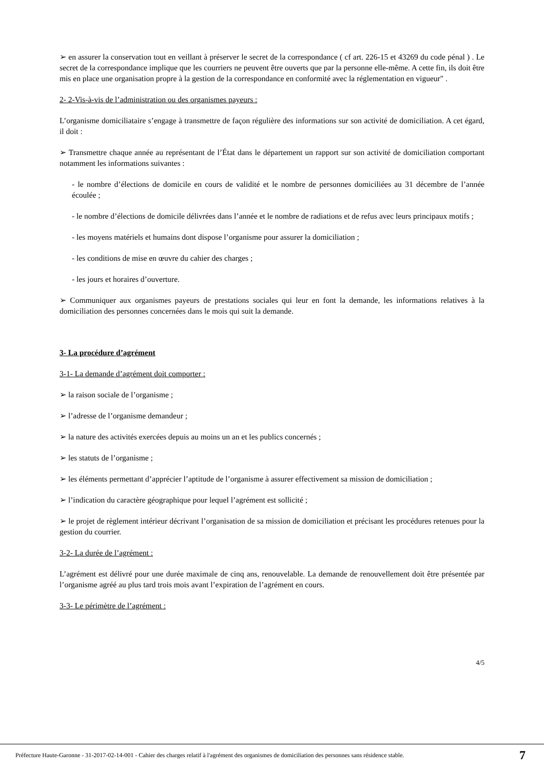➢ en assurer la conservation tout en veillant à préserver le secret de la correspondance ( cf art. 226-15 et 43269 du code pénal ) . Le secret de la correspondance implique que les courriers ne peuvent être ouverts que par la personne elle-même. A cette fin, ils doit être mis en place une organisation propre à la gestion de la correspondance en conformité avec la réglementation en vigueur" .
2- 2-Vis-à-vis de l’administration ou des organismes payeurs :
L’organisme domiciliataire s’engage à transmettre de façon régulière des informations sur son activité de domiciliation. A cet égard, il doit :
➢ Transmettre chaque année au représentant de l’État dans le département un rapport sur son activité de domiciliation comportant notamment les informations suivantes :
- le nombre d’élections de domicile en cours de validité et le nombre de personnes domiciliées au 31 décembre de l’année écoulée ;
- le nombre d’élections de domicile délivrées dans l’année et le nombre de radiations et de refus avec leurs principaux motifs ;
- les moyens matériels et humains dont dispose l’organisme pour assurer la domiciliation ;
- les conditions de mise en œuvre du cahier des charges ;
- les jours et horaires d’ouverture.
➢ Communiquer aux organismes payeurs de prestations sociales qui leur en font la demande, les informations relatives à la domiciliation des personnes concernées dans le mois qui suit la demande.
3- La procédure d’agrément
3-1- La demande d’agrément doit comporter :
➢ la raison sociale de l’organisme ;
➢ l’adresse de l’organisme demandeur ;
➢ la nature des activités exercées depuis au moins un an et les publics concernés ;
➢ les statuts de l’organisme ;
➢ les éléments permettant d’apprécier l’aptitude de l’organisme à assurer effectivement sa mission de domiciliation ;
➢ l’indication du caractère géographique pour lequel l’agrément est sollicité ;
➢ le projet de règlement intérieur décrivant l’organisation de sa mission de domiciliation et précisant les procédures retenues pour la gestion du courrier.
3-2- La durée de l’agrément :
L’agrément est délivré pour une durée maximale de cinq ans, renouvelable. La demande de renouvellement doit être présentée par l’organisme agréé au plus tard trois mois avant l’expiration de l’agrément en cours.
3-3- Le périmètre de l’agrément :
4/5
Préfecture Haute-Garonne - 31-2017-02-14-001 - Cahier des charges relatif à l'agrément des organismes de domiciliation des personnes sans résidence stable. 7